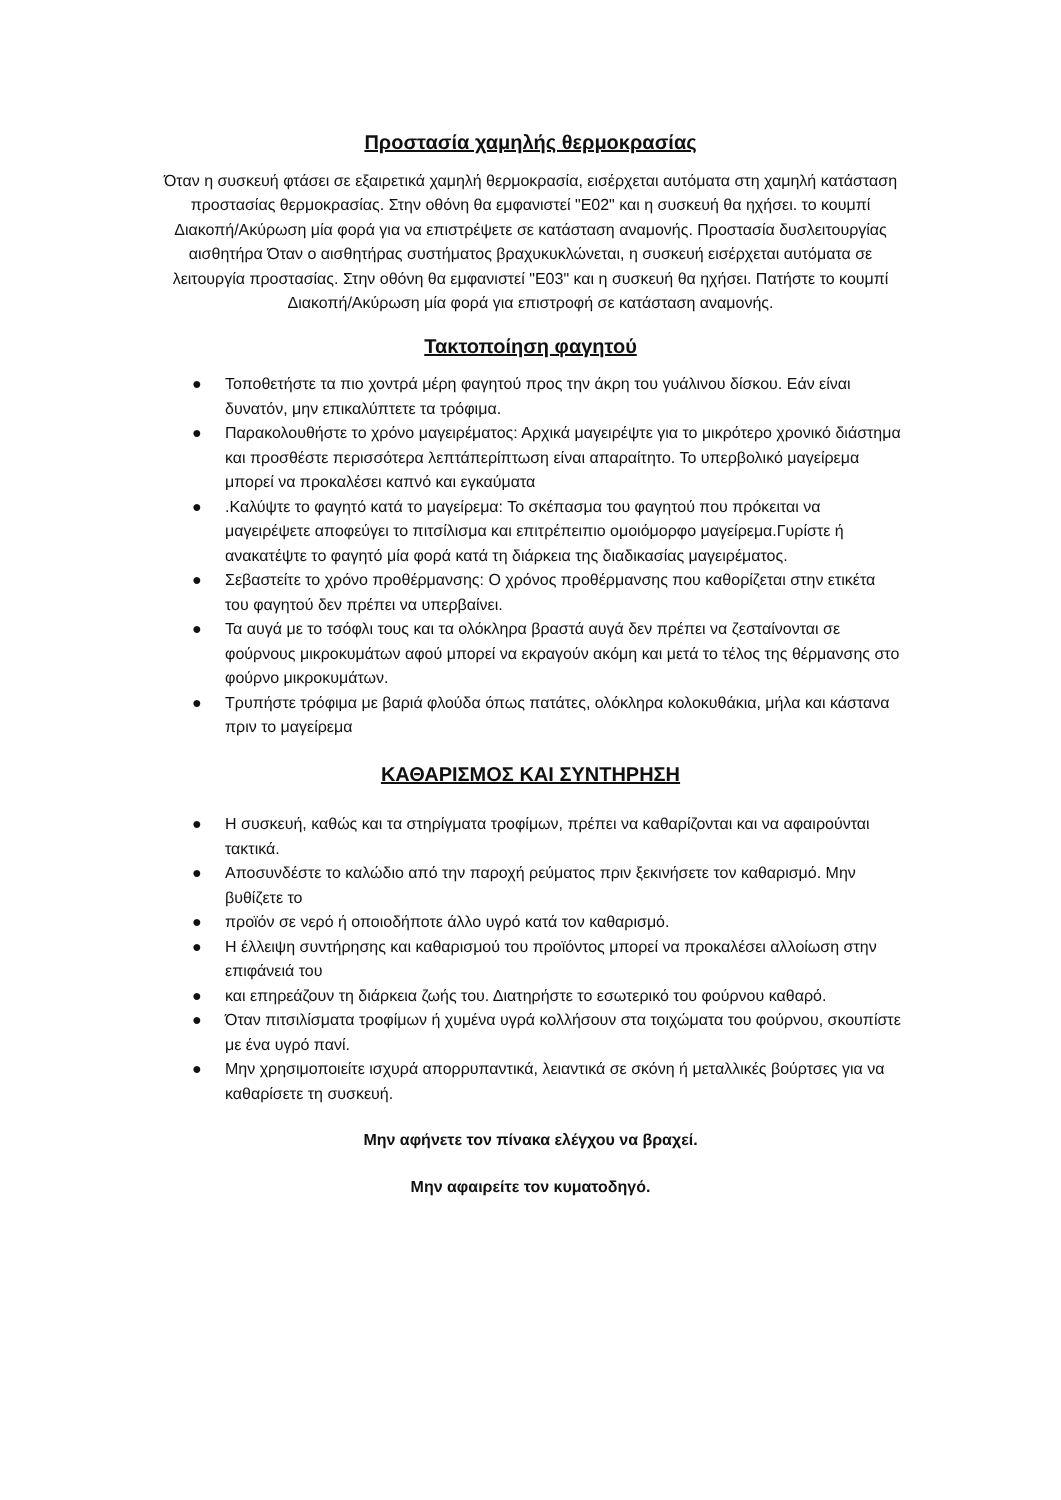Προστασία χαμηλής θερμοκρασίας
Όταν η συσκευή φτάσει σε εξαιρετικά χαμηλή θερμοκρασία, εισέρχεται αυτόματα στη χαμηλή κατάσταση προστασίας θερμοκρασίας. Στην οθόνη θα εμφανιστεί "E02" και η συσκευή θα ηχήσει. το κουμπί Διακοπή/Ακύρωση μία φορά για να επιστρέψετε σε κατάσταση αναμονής. Προστασία δυσλειτουργίας αισθητήρα Όταν ο αισθητήρας συστήματος βραχυκυκλώνεται, η συσκευή εισέρχεται αυτόματα σε λειτουργία προστασίας. Στην οθόνη θα εμφανιστεί "E03" και η συσκευή θα ηχήσει. Πατήστε το κουμπί Διακοπή/Ακύρωση μία φορά για επιστροφή σε κατάσταση αναμονής.
Τακτοποίηση φαγητού
● Τοποθετήστε τα πιο χοντρά μέρη φαγητού προς την άκρη του γυάλινου δίσκου. Εάν είναι δυνατόν, μην επικαλύπτετε τα τρόφιμα.
● Παρακολουθήστε το χρόνο μαγειρέματος: Αρχικά μαγειρέψτε για το μικρότερο χρονικό διάστημα και προσθέστε περισσότερα λεπτάπερίπτωση είναι απαραίτητο. Το υπερβολικό μαγείρεμα μπορεί να προκαλέσει καπνό και εγκαύματα
●.Καλύψτε το φαγητό κατά το μαγείρεμα: Το σκέπασμα του φαγητού που πρόκειται να μαγειρέψετε αποφεύγει το πιτσίλισμα και επιτρέπειπιο ομοιόμορφο μαγείρεμα.Γυρίστε ή ανακατέψτε το φαγητό μία φορά κατά τη διάρκεια της διαδικασίας μαγειρέματος.
● Σεβαστείτε το χρόνο προθέρμανσης: Ο χρόνος προθέρμανσης που καθορίζεται στην ετικέτα του φαγητού δεν πρέπει να υπερβαίνει.
● Τα αυγά με το τσόφλι τους και τα ολόκληρα βραστά αυγά δεν πρέπει να ζεσταίνονται σε φούρνους μικροκυμάτων αφού μπορεί να εκραγούν ακόμη και μετά το τέλος της θέρμανσης στο φούρνο μικροκυμάτων.
● Τρυπήστε τρόφιμα με βαριά φλούδα όπως πατάτες, ολόκληρα κολοκυθάκια, μήλα και κάστανα πριν το μαγείρεμα
ΚΑΘΑΡΙΣΜΟΣ ΚΑΙ ΣΥΝΤΗΡΗΣΗ
● Η συσκευή, καθώς και τα στηρίγματα τροφίμων, πρέπει να καθαρίζονται και να αφαιρούνται τακτικά.
● Αποσυνδέστε το καλώδιο από την παροχή ρεύματος πριν ξεκινήσετε τον καθαρισμό. Μην βυθίζετε το
● προϊόν σε νερό ή οποιοδήποτε άλλο υγρό κατά τον καθαρισμό.
● Η έλλειψη συντήρησης και καθαρισμού του προϊόντος μπορεί να προκαλέσει αλλοίωση στην επιφάνειά του
● και επηρεάζουν τη διάρκεια ζωής του. Διατηρήστε το εσωτερικό του φούρνου καθαρό.
● Όταν πιτσιλίσματα τροφίμων ή χυμένα υγρά κολλήσουν στα τοιχώματα του φούρνου, σκουπίστε με ένα υγρό πανί.
● Μην χρησιμοποιείτε ισχυρά απορρυπαντικά, λειαντικά σε σκόνη ή μεταλλικές βούρτσες για να καθαρίσετε τη συσκευή.
Μην αφήνετε τον πίνακα ελέγχου να βραχεί.
Μην αφαιρείτε τον κυματοδηγό.